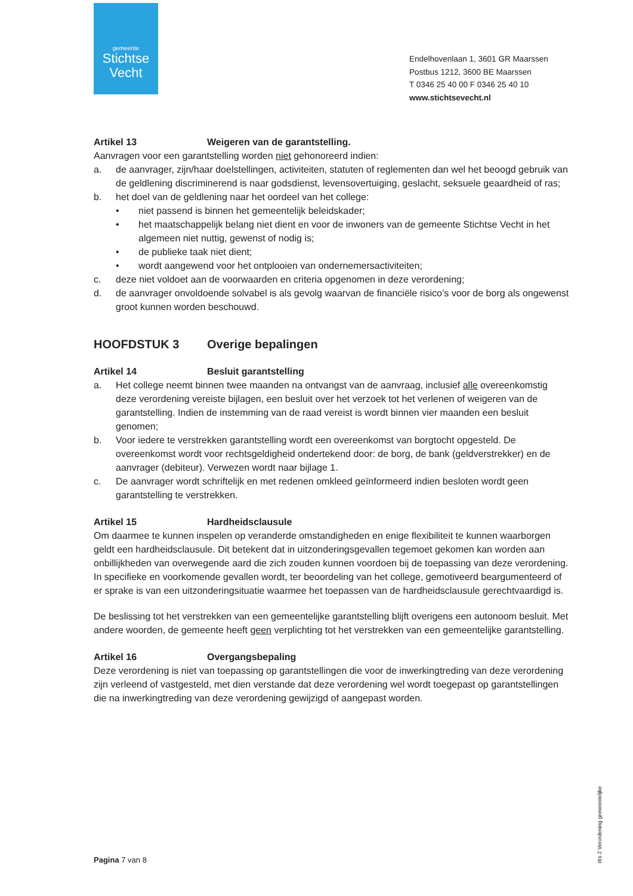gemeente
Stichtse
Vecht
Endelhovenlaan 1, 3601 GR Maarssen
Postbus 1212, 3600 BE Maarssen
T 0346 25 40 00 F 0346 25 40 10
www.stichtsevecht.nl
Artikel 13 Weigeren van de garantstelling.
Aanvragen voor een garantstelling worden niet gehonoreerd indien:
a. de aanvrager, zijn/haar doelstellingen, activiteiten, statuten of reglementen dan wel het beoogd gebruik van de geldlening discriminerend is naar godsdienst, levensovertuiging, geslacht, seksuele geaardheid of ras;
b. het doel van de geldlening naar het oordeel van het college:
• niet passend is binnen het gemeentelijk beleidskader;
• het maatschappelijk belang niet dient en voor de inwoners van de gemeente Stichtse Vecht in het algemeen niet nuttig, gewenst of nodig is;
• de publieke taak niet dient;
• wordt aangewend voor het ontplooien van ondernemersactiviteiten;
c. deze niet voldoet aan de voorwaarden en criteria opgenomen in deze verordening;
d. de aanvrager onvoldoende solvabel is als gevolg waarvan de financiële risico’s voor de borg als ongewenst groot kunnen worden beschouwd.
HOOFDSTUK 3 Overige bepalingen
Artikel 14 Besluit garantstelling
a. Het college neemt binnen twee maanden na ontvangst van de aanvraag, inclusief alle overeenkomstig deze verordening vereiste bijlagen, een besluit over het verzoek tot het verlenen of weigeren van de garantstelling. Indien de instemming van de raad vereist is wordt binnen vier maanden een besluit genomen;
b. Voor iedere te verstrekken garantstelling wordt een overeenkomst van borgtocht opgesteld. De overeenkomst wordt voor rechtsgeldigheid ondertekend door: de borg, de bank (geldverstrekker) en de aanvrager (debiteur). Verwezen wordt naar bijlage 1.
c. De aanvrager wordt schriftelijk en met redenen omkleed geïnformeerd indien besloten wordt geen garantstelling te verstrekken.
Artikel 15 Hardheidsclausule
Om daarmee te kunnen inspelen op veranderde omstandigheden en enige flexibiliteit te kunnen waarborgen geldt een hardheidsclausule. Dit betekent dat in uitzonderingsgevallen tegemoet gekomen kan worden aan onbillijkheden van overwegende aard die zich zouden kunnen voordoen bij de toepassing van deze verordening.
In specifieke en voorkomende gevallen wordt, ter beoordeling van het college, gemotiveerd beargumenteerd of er sprake is van een uitzonderingsituatie waarmee het toepassen van de hardheidsclausule gerechtvaardigd is.
De beslissing tot het verstrekken van een gemeentelijke garantstelling blijft overigens een autonoom besluit. Met andere woorden, de gemeente heeft geen verplichting tot het verstrekken van een gemeentelijke garantstelling.
Artikel 16 Overgangsbepaling
Deze verordening is niet van toepassing op garantstellingen die voor de inwerkingtreding van deze verordening zijn verleend of vastgesteld, met dien verstande dat deze verordening wel wordt toegepast op garantstellingen die na inwerkingtreding van deze verordening gewijzigd of aangepast worden.
Pagina 7 van 8
rbs 2 Verordening gemeentelijke